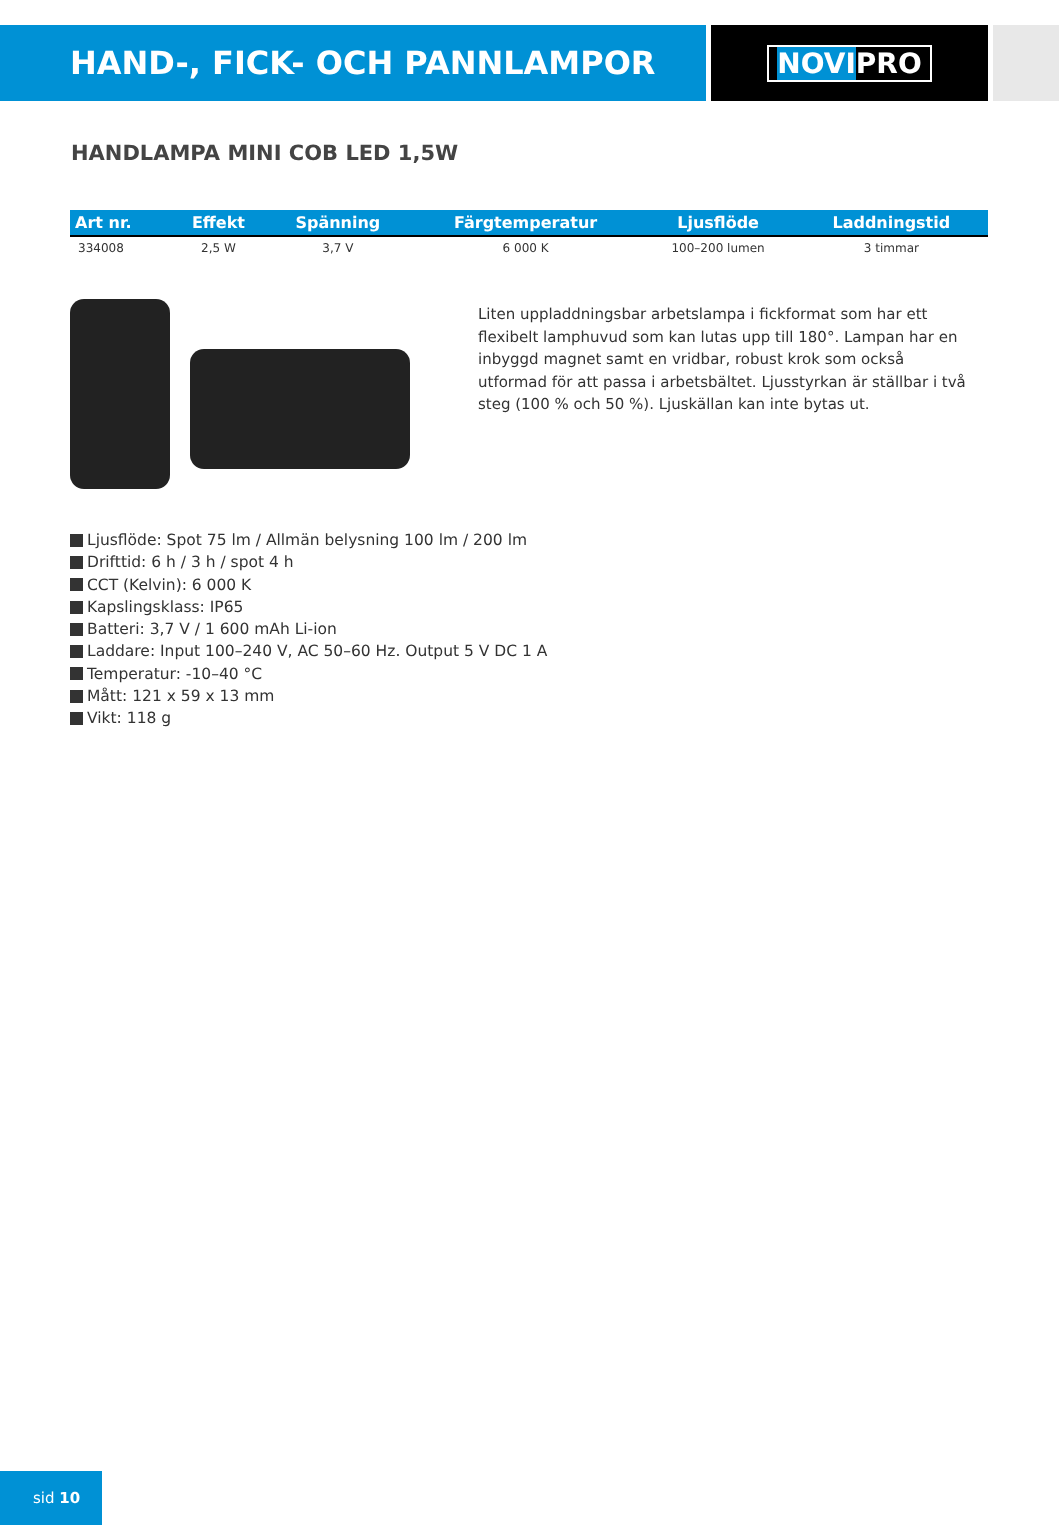HAND-, FICK- OCH PANNLAMPOR
NOVIPRO
HANDLAMPA MINI COB LED 1,5W
| Art nr. | Effekt | Spänning | Färgtemperatur | Ljusflöde | Laddningstid |
| --- | --- | --- | --- | --- | --- |
| 334008 | 2,5 W | 3,7 V | 6 000 K | 100–200 lumen | 3 timmar |
Liten uppladdningsbar arbetslampa i fickformat som har ett flexibelt lamphuvud som kan lutas upp till 180°. Lampan har en inbyggd magnet samt en vridbar, robust krok som också utformad för att passa i arbets­bältet. Ljusstyrkan är ställbar i två steg (100 % och 50 %). Ljuskällan kan inte bytas ut.
Ljusflöde: Spot 75 lm / Allmän belysning 100 lm / 200 lm
Drifttid: 6 h / 3 h / spot 4 h
CCT (Kelvin): 6 000 K
Kapslingsklass: IP65
Batteri: 3,7 V / 1 600 mAh Li-ion
Laddare: Input 100–240 V, AC 50–60 Hz. Output 5 V DC 1 A
Temperatur: -10–40 °C
Mått: 121 x 59 x 13 mm
Vikt: 118 g
sid 10